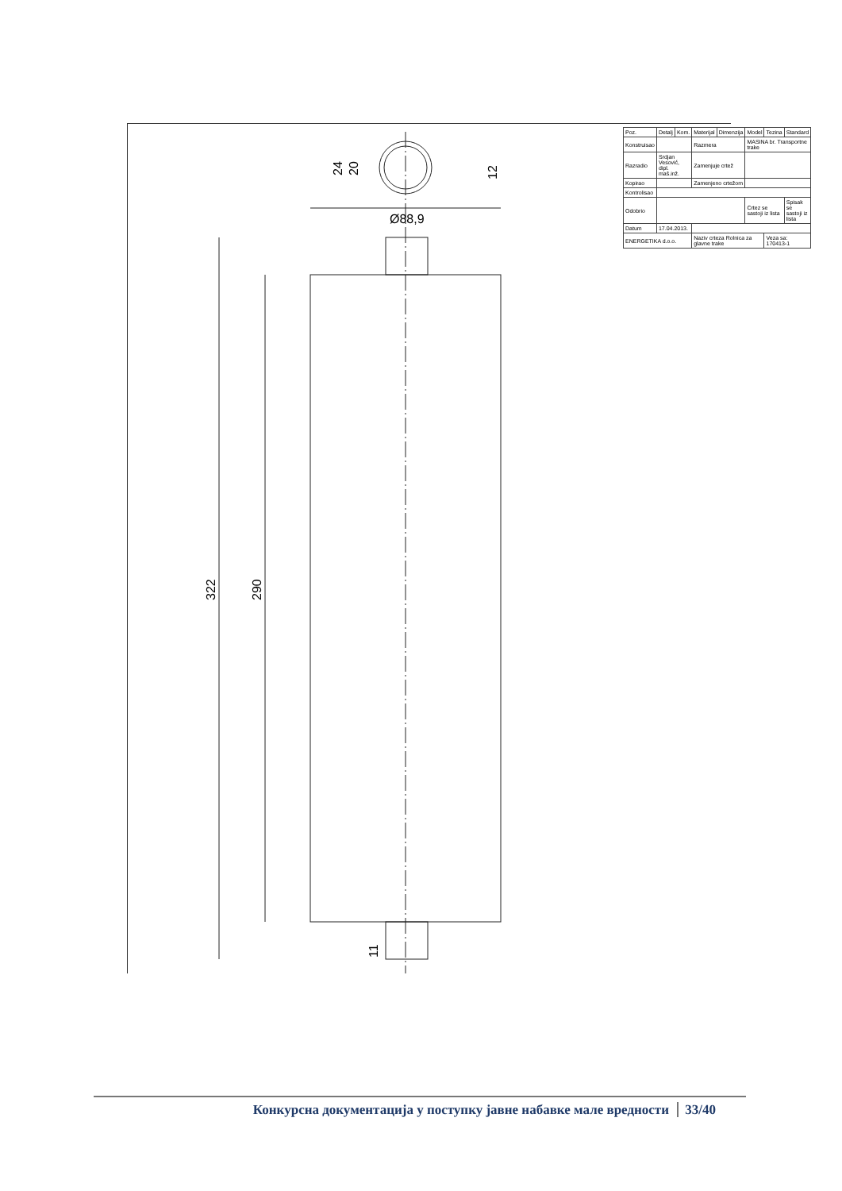322
290
11
Ø88,9
24
20
12
| Poz. | Detalj | Kom. | Materijal | Dimenzija | Model | Tezina | Standard |
| Konstruisao | | | Razmera | | MASINA br. Transportne trake | | |
| Razradio | Srdjan Vesović, dipl. maš.inž. | | Zamenjuje crtež | | | | |
| Kopirao | | | Zamenjeno crtežom | | | | |
| Kontrolisao | | | | | | | |
| Odobrio | | | | | Crtez se sastoji iz lista | | Spisak se sastoji iz lista |
| Datum | 17.04.2013. | | | | | | |
| ENERGETIKA d.o.o. | | | Naziv crteza Rolnica za glavne trake | | | Veza sa: 170413-1 | |
Конкурсна документација у поступку јавне набавке мале вредности 33/40